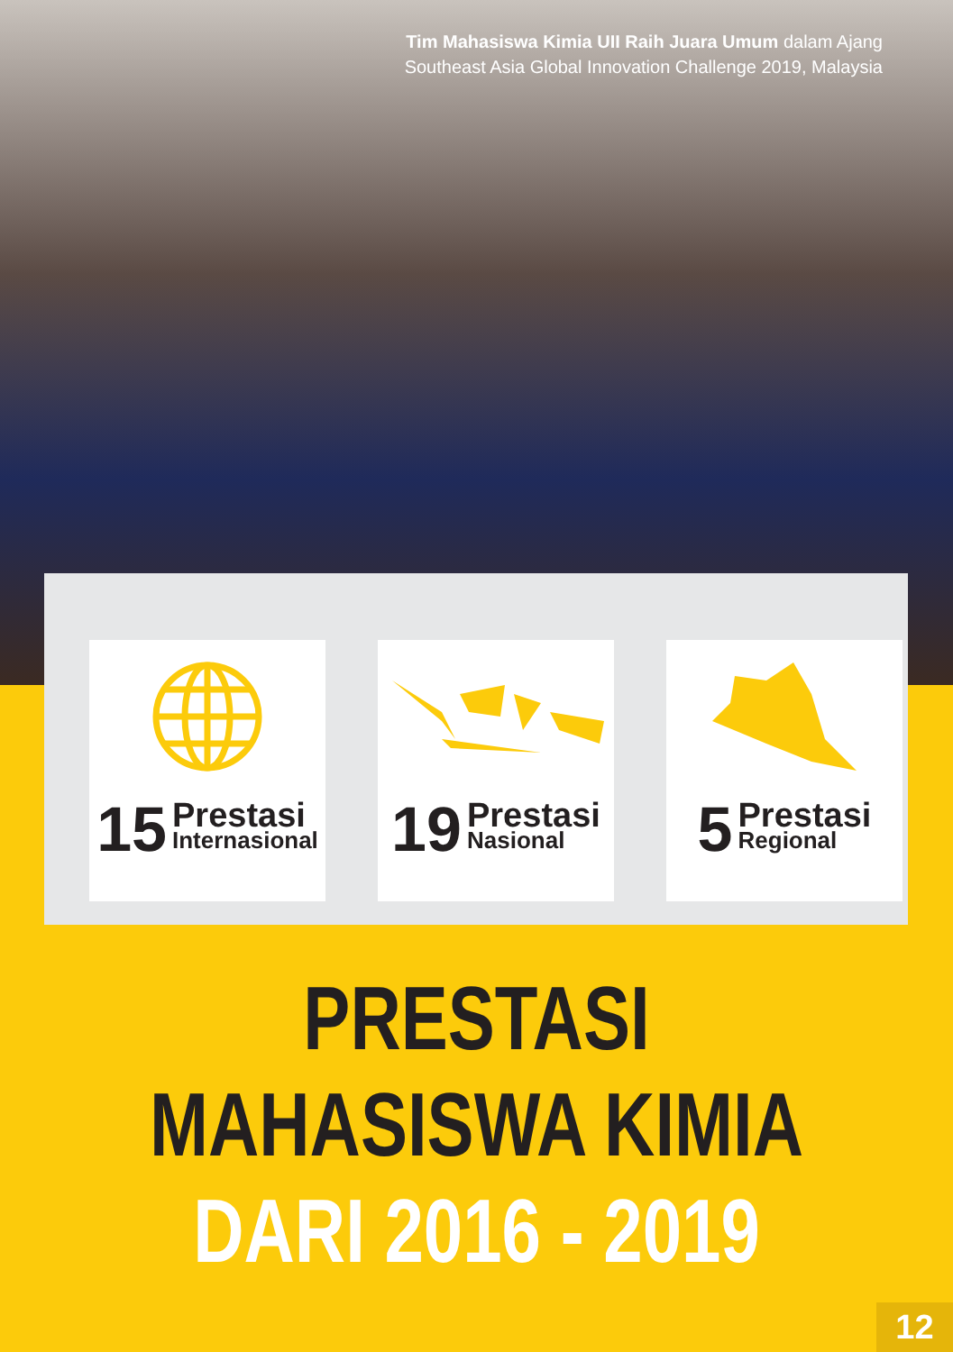Tim Mahasiswa Kimia UII Raih Juara Umum dalam Ajang
Southeast Asia Global Innovation Challenge 2019, Malaysia
15
Prestasi
Internasional
19
Prestasi
Nasional
5
Prestasi
Regional
PRESTASI MAHASISWA KIMIA
DARI 2016 - 2019
12